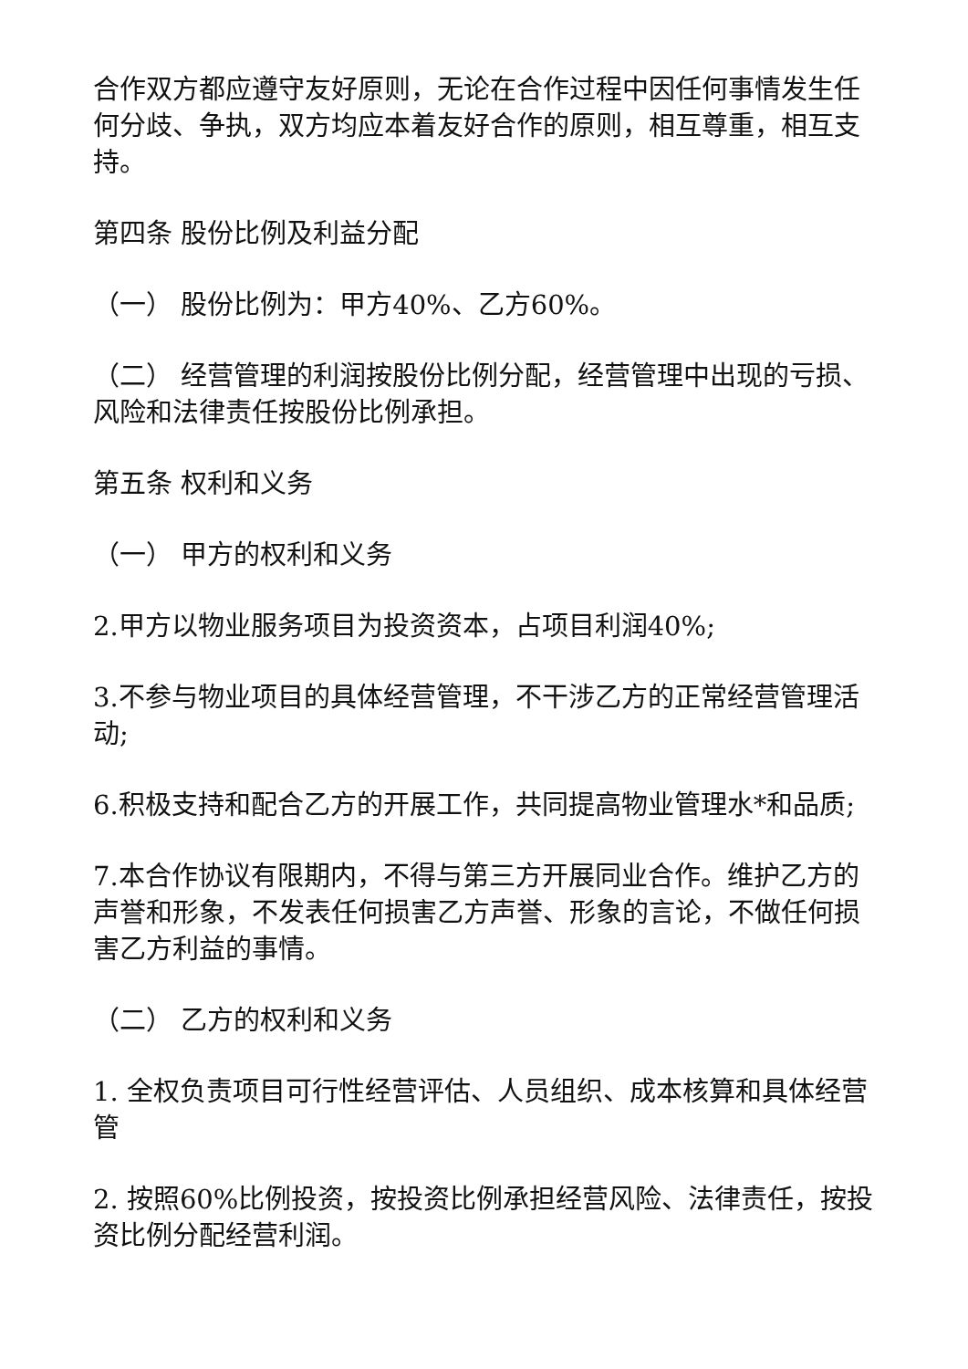合作双方都应遵守友好原则，无论在合作过程中因任何事情发生任何分歧、争执，双方均应本着友好合作的原则，相互尊重，相互支持。
第四条 股份比例及利益分配
（一） 股份比例为：甲方40%、乙方60%。
（二） 经营管理的利润按股份比例分配，经营管理中出现的亏损、风险和法律责任按股份比例承担。
第五条 权利和义务
（一） 甲方的权利和义务
2.甲方以物业服务项目为投资资本，占项目利润40%;
3.不参与物业项目的具体经营管理，不干涉乙方的正常经营管理活动;
6.积极支持和配合乙方的开展工作，共同提高物业管理水*和品质;
7.本合作协议有限期内，不得与第三方开展同业合作。维护乙方的声誉和形象，不发表任何损害乙方声誉、形象的言论，不做任何损害乙方利益的事情。
（二） 乙方的权利和义务
1. 全权负责项目可行性经营评估、人员组织、成本核算和具体经营管
2. 按照60%比例投资，按投资比例承担经营风险、法律责任，按投资比例分配经营利润。